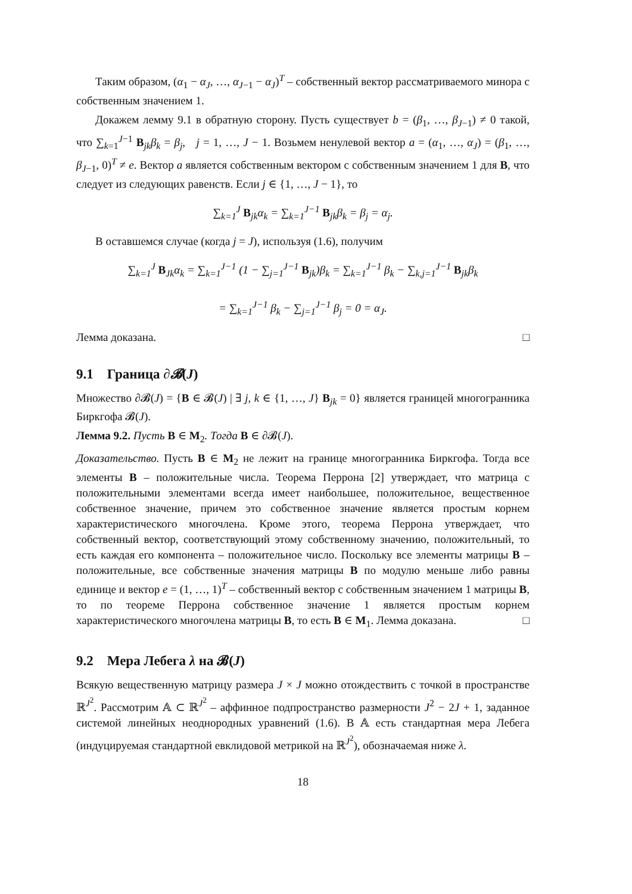Таким образом, (α<sub>1</sub> − α<sub>J</sub>, …, α<sub>J−1</sub> − α<sub>J</sub>)<sup>T</sup> – собственный вектор рассматриваемого минора с собственным значением 1.
Докажем лемму 9.1 в обратную сторону. Пусть существует b = (β<sub>1</sub>, …, β<sub>J−1</sub>) ≠ 0 такой, что ∑<sub>k=1</sub><sup>J−1</sup> B<sub>jk</sub>β<sub>k</sub> = β<sub>j</sub>, j = 1, …, J − 1. Возьмем ненулевой вектор a = (α<sub>1</sub>, …, α<sub>J</sub>) = (β<sub>1</sub>, …, β<sub>J−1</sub>, 0)<sup>T</sup> ≠ e. Вектор a является собственным вектором с собственным значением 1 для B, что следует из следующих равенств. Если j ∈ {1, …, J − 1}, то
∑<sub>k=1</sub><sup>J</sup> B<sub>jk</sub>α<sub>k</sub> = ∑<sub>k=1</sub><sup>J−1</sup> B<sub>jk</sub>β<sub>k</sub> = β<sub>j</sub> = α<sub>j</sub>.
В оставшемся случае (когда j = J), используя (1.6), получим
∑<sub>k=1</sub><sup>J</sup> B<sub>Jk</sub>α<sub>k</sub> = ∑<sub>k=1</sub><sup>J−1</sup> (1 − ∑<sub>j=1</sub><sup>J−1</sup> B<sub>jk</sub>)β<sub>k</sub> = ∑<sub>k=1</sub><sup>J−1</sup> β<sub>k</sub> − ∑<sub>k,j=1</sub><sup>J−1</sup> B<sub>jk</sub>β<sub>k</sub>
= ∑<sub>k=1</sub><sup>J−1</sup> β<sub>k</sub> − ∑<sub>j=1</sub><sup>J−1</sup> β<sub>j</sub> = 0 = α<sub>J</sub>.
Лемма доказана. □
9.1 Граница ∂𝓑(J)
Множество ∂𝓑(J) = {B ∈ 𝓑(J) | ∃ j, k ∈ {1, …, J} B<sub>jk</sub> = 0} является границей многогранника Биркгофа 𝓑(J).
Лемма 9.2. Пусть B ∈ M<sub>2</sub>. Тогда B ∈ ∂𝓑(J).
Доказательство. Пусть B ∈ M<sub>2</sub> не лежит на границе многогранника Биркгофа. Тогда все элементы B – положительные числа. Теорема Перрона [2] утверждает, что матрица с положительными элементами всегда имеет наибольшее, положительное, вещественное собственное значение, причем это собственное значение является простым корнем характеристического многочлена. Кроме этого, теорема Перрона утверждает, что собственный вектор, соответствующий этому собственному значению, положительный, то есть каждая его компонента – положительное число. Поскольку все элементы матрицы B – положительные, все собственные значения матрицы B по модулю меньше либо равны единице и вектор e = (1, …, 1)<sup>T</sup> – собственный вектор с собственным значением 1 матрицы B, то по теореме Перрона собственное значение 1 является простым корнем характеристического многочлена матрицы B, то есть B ∈ M<sub>1</sub>. Лемма доказана. □
9.2 Мера Лебега λ на 𝓑(J)
Всякую вещественную матрицу размера J × J можно отождествить с точкой в пространстве ℝ<sup>J<sup>2</sup></sup>. Рассмотрим 𝔸 ⊂ ℝ<sup>J<sup>2</sup></sup> – аффинное подпространство размерности J<sup>2</sup> − 2J + 1, заданное системой линейных неоднородных уравнений (1.6). В 𝔸 есть стандартная мера Лебега (индуцируемая стандартной евклидовой метрикой на ℝ<sup>J<sup>2</sup></sup>), обозначаемая ниже λ.
18